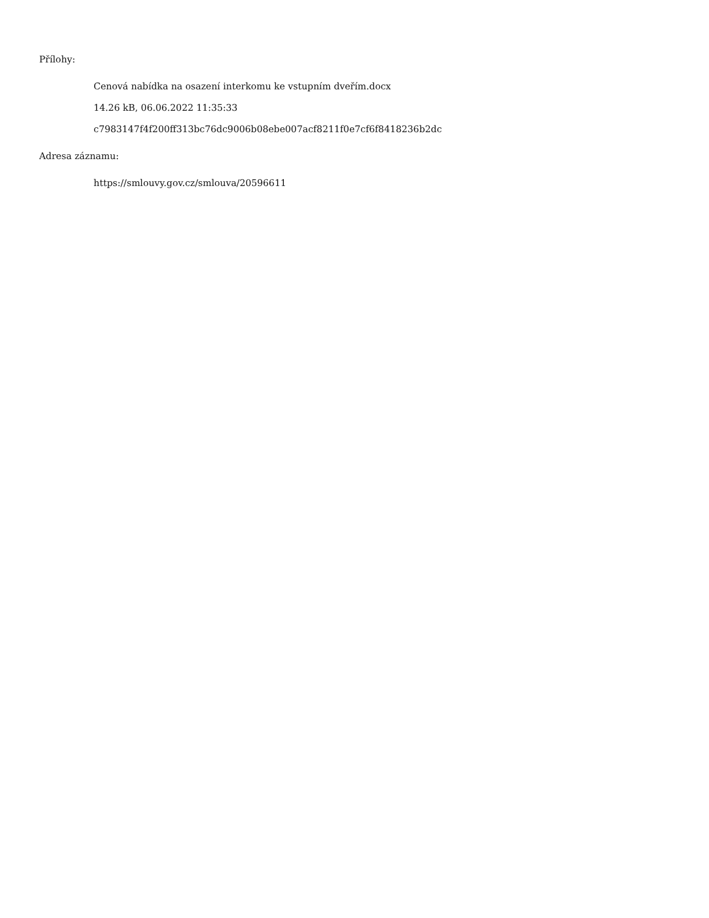Přílohy:
Cenová nabídka na osazení interkomu ke vstupním dveřím.docx
14.26 kB, 06.06.2022 11:35:33
c7983147f4f200ff313bc76dc9006b08ebe007acf8211f0e7cf6f8418236b2dc
Adresa záznamu:
https://smlouvy.gov.cz/smlouva/20596611